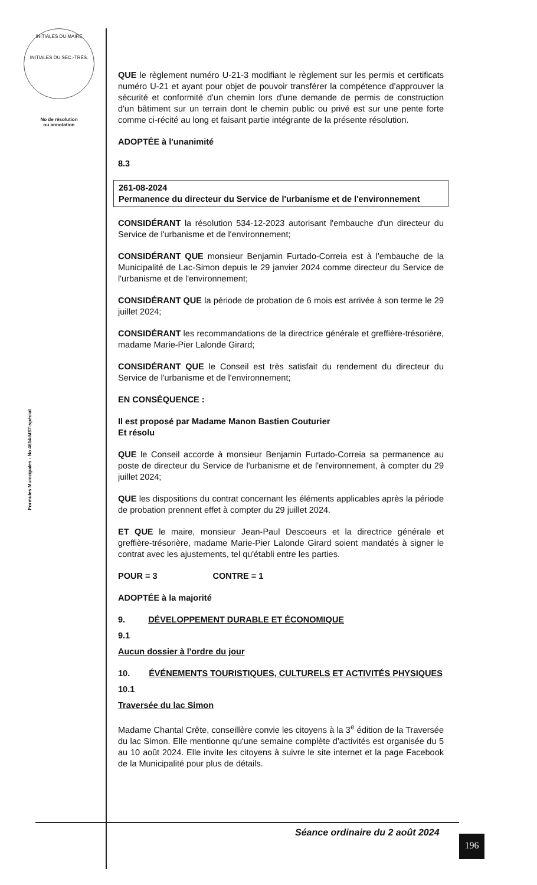INITIALES DU MAIRE
INITIALES DU SEC.-TRÉS.
No de résolution
ou annotation
Formules Municipales - No 4614-MST-spécial
QUE le règlement numéro U-21-3 modifiant le règlement sur les permis et certificats numéro U-21 et ayant pour objet de pouvoir transférer la compétence d'approuver la sécurité et conformité d'un chemin lors d'une demande de permis de construction d'un bâtiment sur un terrain dont le chemin public ou privé est sur une pente forte comme ci-récité au long et faisant partie intégrante de la présente résolution.
ADOPTÉE à l'unanimité
8.3
261-08-2024
Permanence du directeur du Service de l'urbanisme et de l'environnement
CONSIDÉRANT la résolution 534-12-2023 autorisant l'embauche d'un directeur du Service de l'urbanisme et de l'environnement;
CONSIDÉRANT QUE monsieur Benjamin Furtado-Correia est à l'embauche de la Municipalité de Lac-Simon depuis le 29 janvier 2024 comme directeur du Service de l'urbanisme et de l'environnement;
CONSIDÉRANT QUE la période de probation de 6 mois est arrivée à son terme le 29 juillet 2024;
CONSIDÉRANT les recommandations de la directrice générale et greffière-trésorière, madame Marie-Pier Lalonde Girard;
CONSIDÉRANT QUE le Conseil est très satisfait du rendement du directeur du Service de l'urbanisme et de l'environnement;
EN CONSÉQUENCE :
Il est proposé par Madame Manon Bastien Couturier
Et résolu
QUE le Conseil accorde à monsieur Benjamin Furtado-Correia sa permanence au poste de directeur du Service de l'urbanisme et de l'environnement, à compter du 29 juillet 2024;
QUE les dispositions du contrat concernant les éléments applicables après la période de probation prennent effet à compter du 29 juillet 2024.
ET QUE le maire, monsieur Jean-Paul Descoeurs et la directrice générale et greffière-trésorière, madame Marie-Pier Lalonde Girard soient mandatés à signer le contrat avec les ajustements, tel qu'établi entre les parties.
POUR = 3 CONTRE = 1
ADOPTÉE à la majorité
9. DÉVELOPPEMENT DURABLE ET ÉCONOMIQUE
9.1
Aucun dossier à l'ordre du jour
10. ÉVÉNEMENTS TOURISTIQUES, CULTURELS ET ACTIVITÉS PHYSIQUES
10.1
Traversée du lac Simon
Madame Chantal Crête, conseillère convie les citoyens à la 3<sup>e</sup> édition de la Traversée du lac Simon. Elle mentionne qu'une semaine complète d'activités est organisée du 5 au 10 août 2024. Elle invite les citoyens à suivre le site internet et la page Facebook de la Municipalité pour plus de détails.
Séance ordinaire du 2 août 2024
196